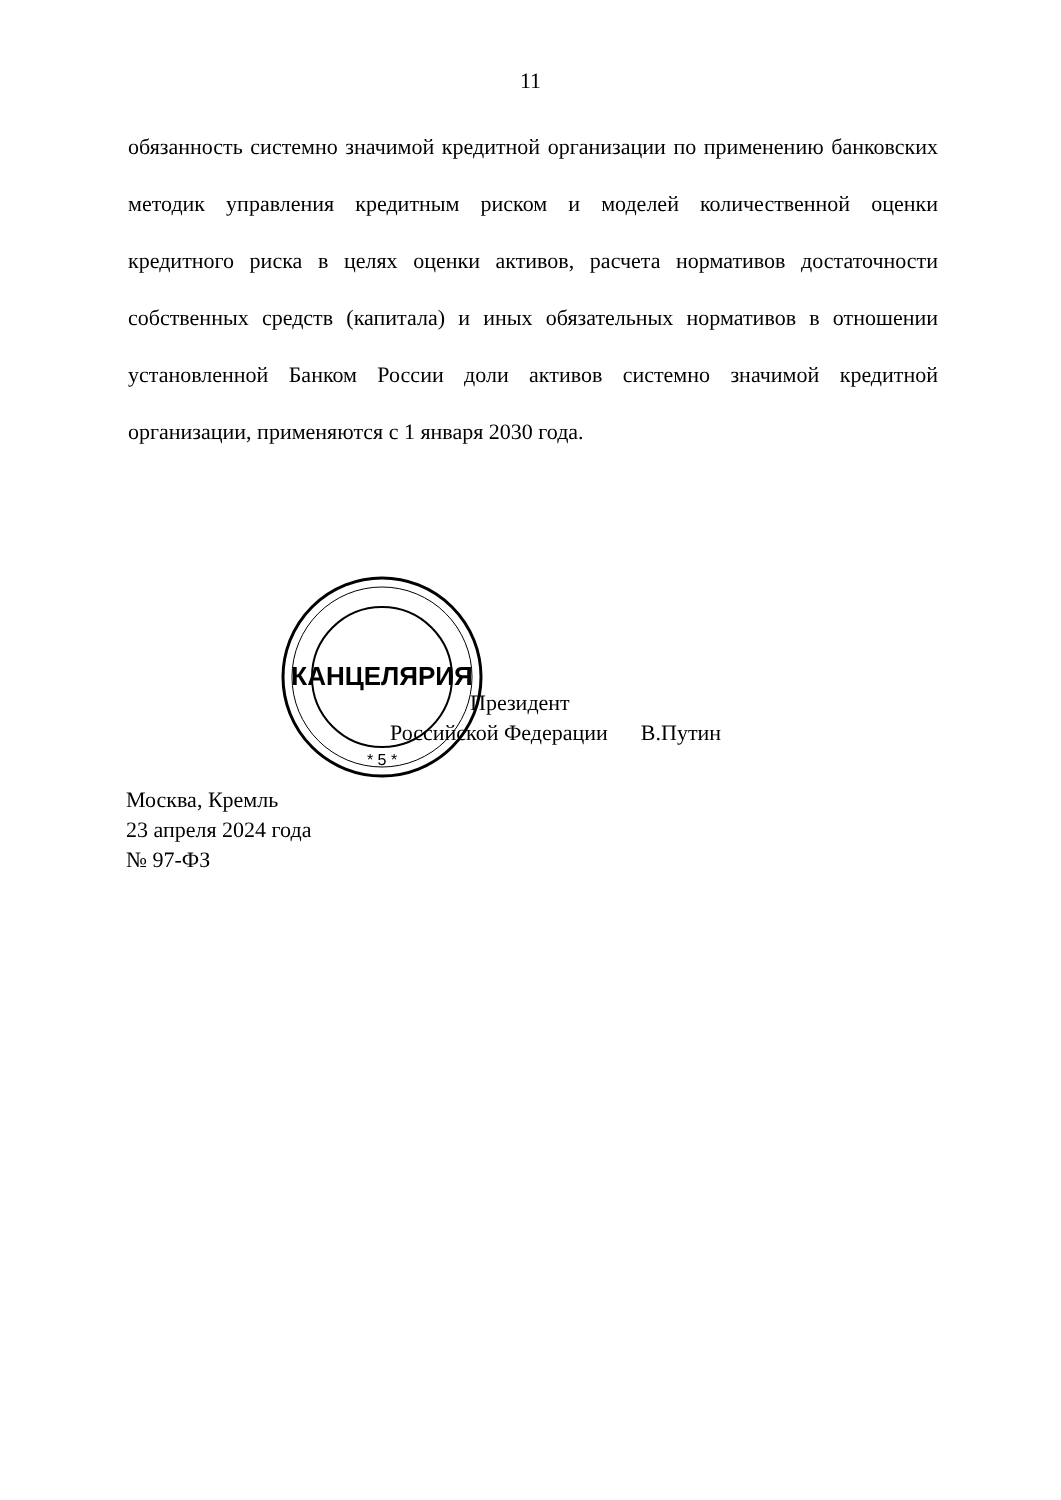11
обязанность системно значимой кредитной организации по применению банковских методик управления кредитным риском и моделей количественной оценки кредитного риска в целях оценки активов, расчета нормативов достаточности собственных средств (капитала) и иных обязательных нормативов в отношении установленной Банком России доли активов системно значимой кредитной организации, применяются с 1 января 2030 года.
КАНЦЕЛЯРИЯ
* 5 *
Президент
Российской Федерации В.Путин
Москва, Кремль
23 апреля 2024 года
№ 97-ФЗ